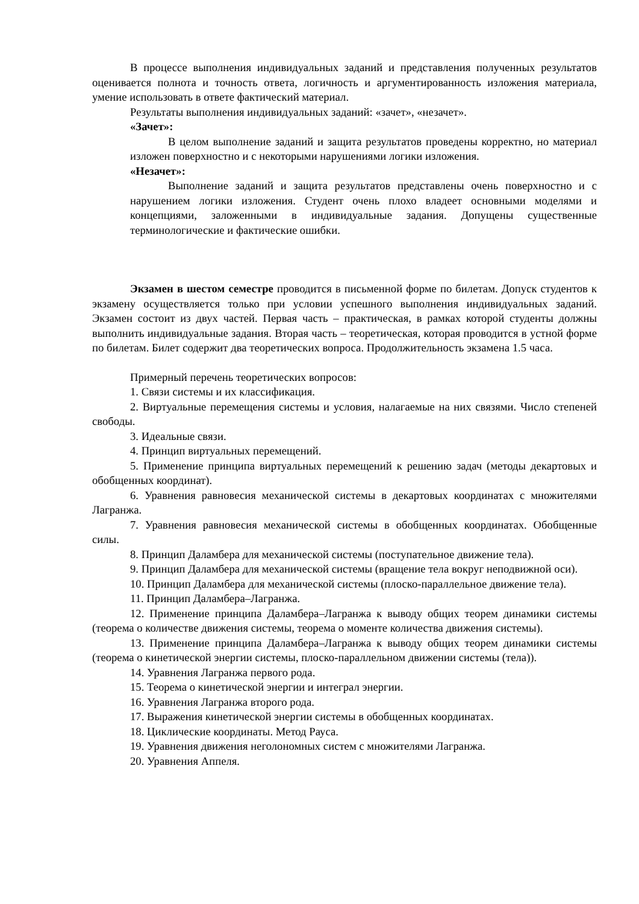В процессе выполнения индивидуальных заданий и представления полученных результатов оценивается полнота и точность ответа, логичность и аргументированность изложения материала, умение использовать в ответе фактический материал.
Результаты выполнения индивидуальных заданий: «зачет», «незачет».
«Зачет»:
В целом выполнение заданий и защита результатов проведены корректно, но материал изложен поверхностно и с некоторыми нарушениями логики изложения.
«Незачет»:
Выполнение заданий и защита результатов представлены очень поверхностно и с нарушением логики изложения. Студент очень плохо владеет основными моделями и концепциями, заложенными в индивидуальные задания. Допущены существенные терминологические и фактические ошибки.
Экзамен в шестом семестре проводится в письменной форме по билетам. Допуск студентов к экзамену осуществляется только при условии успешного выполнения индивидуальных заданий. Экзамен состоит из двух частей. Первая часть – практическая, в рамках которой студенты должны выполнить индивидуальные задания. Вторая часть – теоретическая, которая проводится в устной форме по билетам. Билет содержит два теоретических вопроса. Продолжительность экзамена 1.5 часа.
Примерный перечень теоретических вопросов:
1. Связи системы и их классификация.
2. Виртуальные перемещения системы и условия, налагаемые на них связями. Число степеней свободы.
3. Идеальные связи.
4. Принцип виртуальных перемещений.
5. Применение принципа виртуальных перемещений к решению задач (методы декартовых и обобщенных координат).
6. Уравнения равновесия механической системы в декартовых координатах с множителями Лагранжа.
7. Уравнения равновесия механической системы в обобщенных координатах. Обобщенные силы.
8. Принцип Даламбера для механической системы (поступательное движение тела).
9. Принцип Даламбера для механической системы (вращение тела вокруг неподвижной оси).
10. Принцип Даламбера для механической системы (плоско-параллельное движение тела).
11. Принцип Даламбера–Лагранжа.
12. Применение принципа Даламбера–Лагранжа к выводу общих теорем динамики системы (теорема о количестве движения системы, теорема о моменте количества движения системы).
13. Применение принципа Даламбера–Лагранжа к выводу общих теорем динамики системы (теорема о кинетической энергии системы, плоско-параллельном движении системы (тела)).
14. Уравнения Лагранжа первого рода.
15. Теорема о кинетической энергии и интеграл энергии.
16. Уравнения Лагранжа второго рода.
17. Выражения кинетической энергии системы в обобщенных координатах.
18. Циклические координаты. Метод Рауса.
19. Уравнения движения неголономных систем с множителями Лагранжа.
20. Уравнения Аппеля.